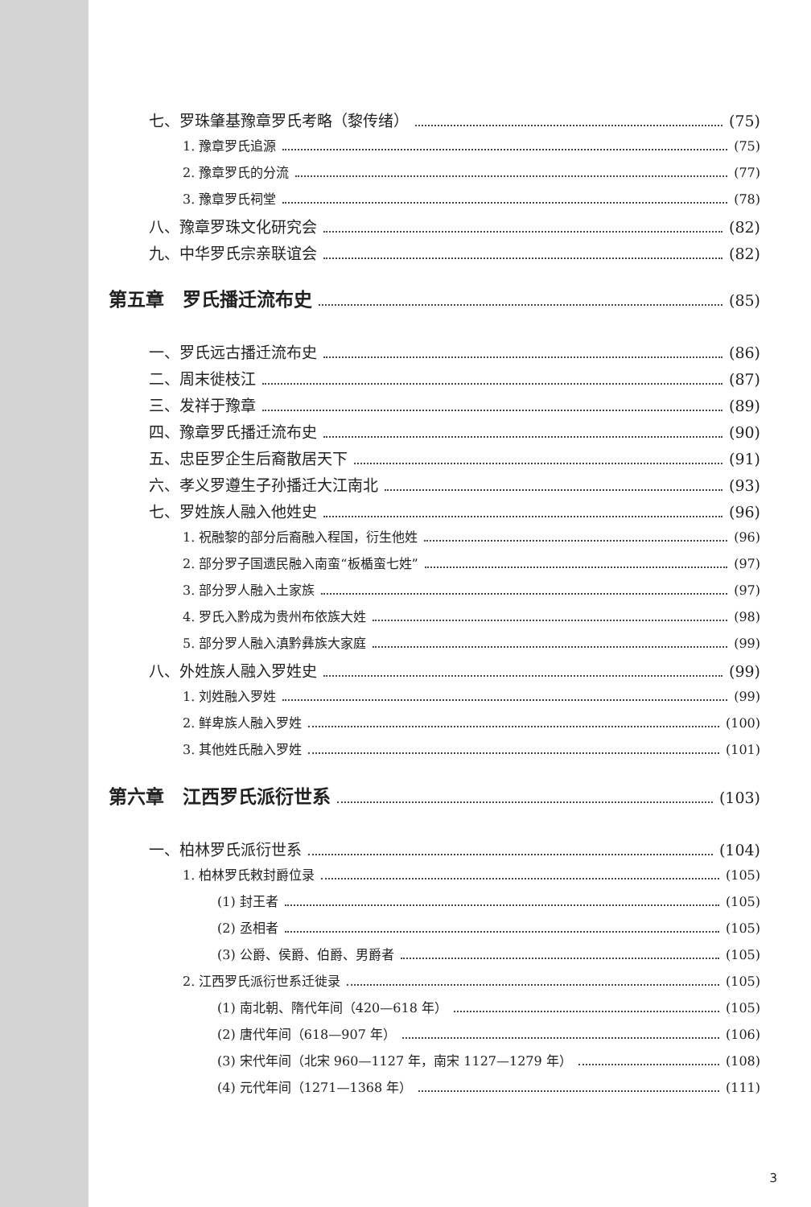七、罗珠肇基豫章罗氏考略（黎传绪） (75)
1. 豫章罗氏追源 (75)
2. 豫章罗氏的分流 (77)
3. 豫章罗氏祠堂 (78)
八、豫章罗珠文化研究会 (82)
九、中华罗氏宗亲联谊会 (82)
第五章　罗氏播迁流布史 (85)
一、罗氏远古播迁流布史 (86)
二、周末徙枝江 (87)
三、发祥于豫章 (89)
四、豫章罗氏播迁流布史 (90)
五、忠臣罗企生后裔散居天下 (91)
六、孝义罗遵生子孙播迁大江南北 (93)
七、罗姓族人融入他姓史 (96)
1. 祝融黎的部分后裔融入程国，衍生他姓 (96)
2. 部分罗子国遗民融入南蛮“板楯蛮七姓” (97)
3. 部分罗人融入土家族 (97)
4. 罗氏入黔成为贵州布依族大姓 (98)
5. 部分罗人融入滇黔彝族大家庭 (99)
八、外姓族人融入罗姓史 (99)
1. 刘姓融入罗姓 (99)
2. 鲜卑族人融入罗姓 (100)
3. 其他姓氏融入罗姓 (101)
第六章　江西罗氏派衍世系 (103)
一、柏林罗氏派衍世系 (104)
1. 柏林罗氏敕封爵位录 (105)
(1) 封王者 (105)
(2) 丞相者 (105)
(3) 公爵、侯爵、伯爵、男爵者 (105)
2. 江西罗氏派衍世系迁徙录 (105)
(1) 南北朝、隋代年间（420—618 年） (105)
(2) 唐代年间（618—907 年） (106)
(3) 宋代年间（北宋 960—1127 年，南宋 1127—1279 年） (108)
(4) 元代年间（1271—1368 年） (111)
3